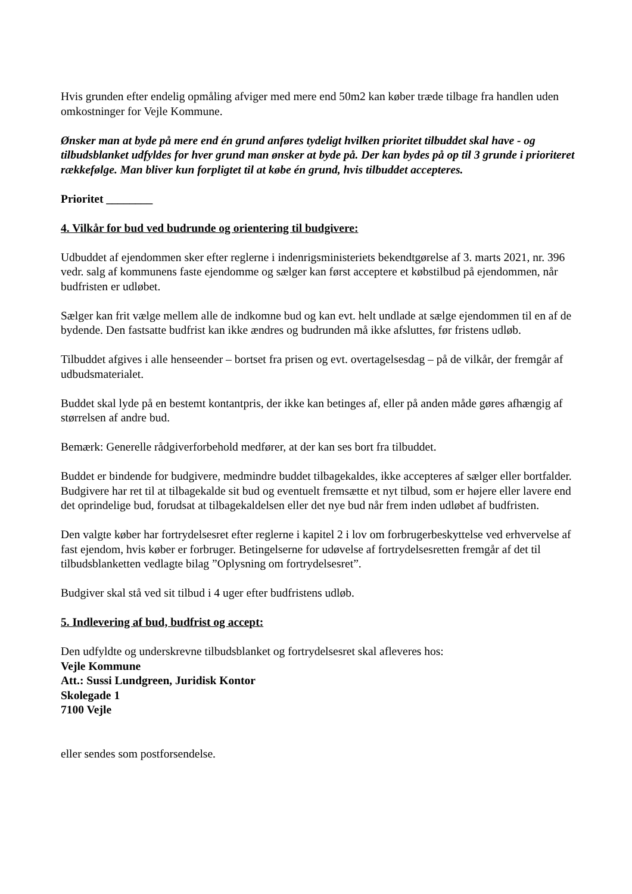Hvis grunden efter endelig opmåling afviger med mere end 50m2 kan køber træde tilbage fra handlen uden omkostninger for Vejle Kommune.
Ønsker man at byde på mere end én grund anføres tydeligt hvilken prioritet tilbuddet skal have - og tilbudsblanket udfyldes for hver grund man ønsker at byde på. Der kan bydes på op til 3 grunde i prioriteret rækkefølge. Man bliver kun forpligtet til at købe én grund, hvis tilbuddet accepteres.
Prioritet ________
4. Vilkår for bud ved budrunde og orientering til budgivere:
Udbuddet af ejendommen sker efter reglerne i indenrigsministeriets bekendtgørelse af 3. marts 2021, nr. 396 vedr. salg af kommunens faste ejendomme og sælger kan først acceptere et købstilbud på ejendommen, når budfristen er udløbet.
Sælger kan frit vælge mellem alle de indkomne bud og kan evt. helt undlade at sælge ejendommen til en af de bydende. Den fastsatte budfrist kan ikke ændres og budrunden må ikke afsluttes, før fristens udløb.
Tilbuddet afgives i alle henseender – bortset fra prisen og evt. overtagelsesdag – på de vilkår, der fremgår af udbudsmaterialet.
Buddet skal lyde på en bestemt kontantpris, der ikke kan betinges af, eller på anden måde gøres afhængig af størrelsen af andre bud.
Bemærk: Generelle rådgiverforbehold medfører, at der kan ses bort fra tilbuddet.
Buddet er bindende for budgivere, medmindre buddet tilbagekaldes, ikke accepteres af sælger eller bortfalder. Budgivere har ret til at tilbagekalde sit bud og eventuelt fremsætte et nyt tilbud, som er højere eller lavere end det oprindelige bud, forudsat at tilbagekaldelsen eller det nye bud når frem inden udløbet af budfristen.
Den valgte køber har fortrydelsesret efter reglerne i kapitel 2 i lov om forbrugerbeskyttelse ved erhvervelse af fast ejendom, hvis køber er forbruger. Betingelserne for udøvelse af fortrydelsesretten fremgår af det til tilbudsblanketten vedlagte bilag ”Oplysning om fortrydelsesret”.
Budgiver skal stå ved sit tilbud i 4 uger efter budfristens udløb.
5. Indlevering af bud, budfrist og accept:
Den udfyldte og underskrevne tilbudsblanket og fortrydelsesret skal afleveres hos:
Vejle Kommune
Att.: Sussi Lundgreen, Juridisk Kontor
Skolegade 1
7100 Vejle
eller sendes som postforsendelse.